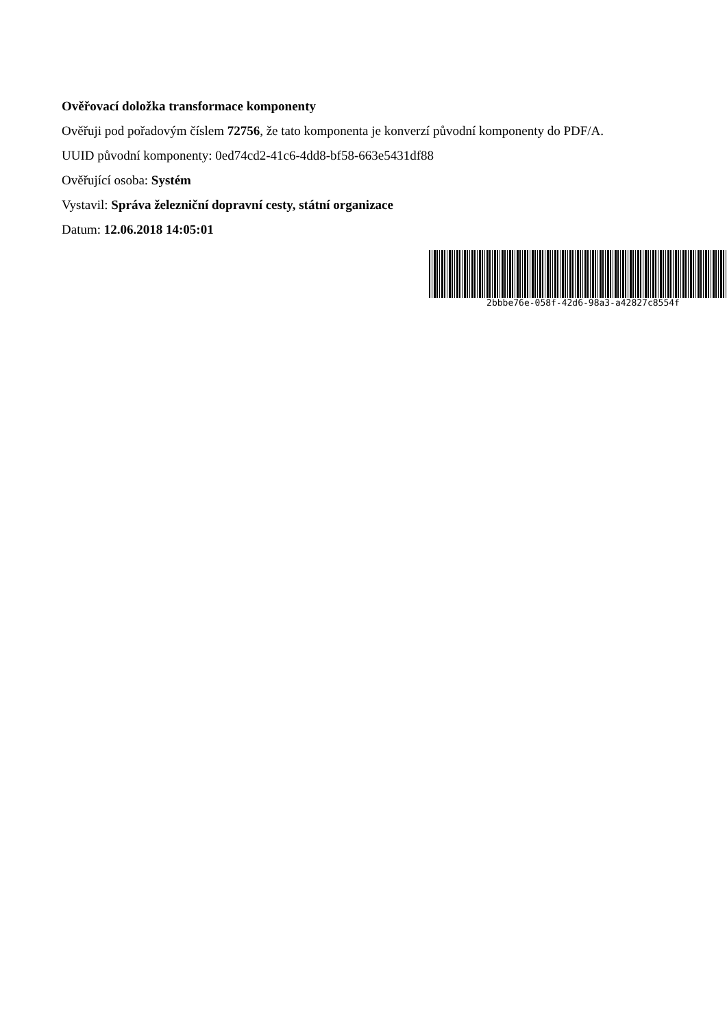Ověřovací doložka transformace komponenty
Ověřuji pod pořadovým číslem 72756, že tato komponenta je konverzí původní komponenty do PDF/A.
UUID původní komponenty: 0ed74cd2-41c6-4dd8-bf58-663e5431df88
Ověřující osoba: Systém
Vystavil: Správa železniční dopravní cesty, státní organizace
Datum: 12.06.2018 14:05:01
2bbbe76e-058f-42d6-98a3-a42827c8554f